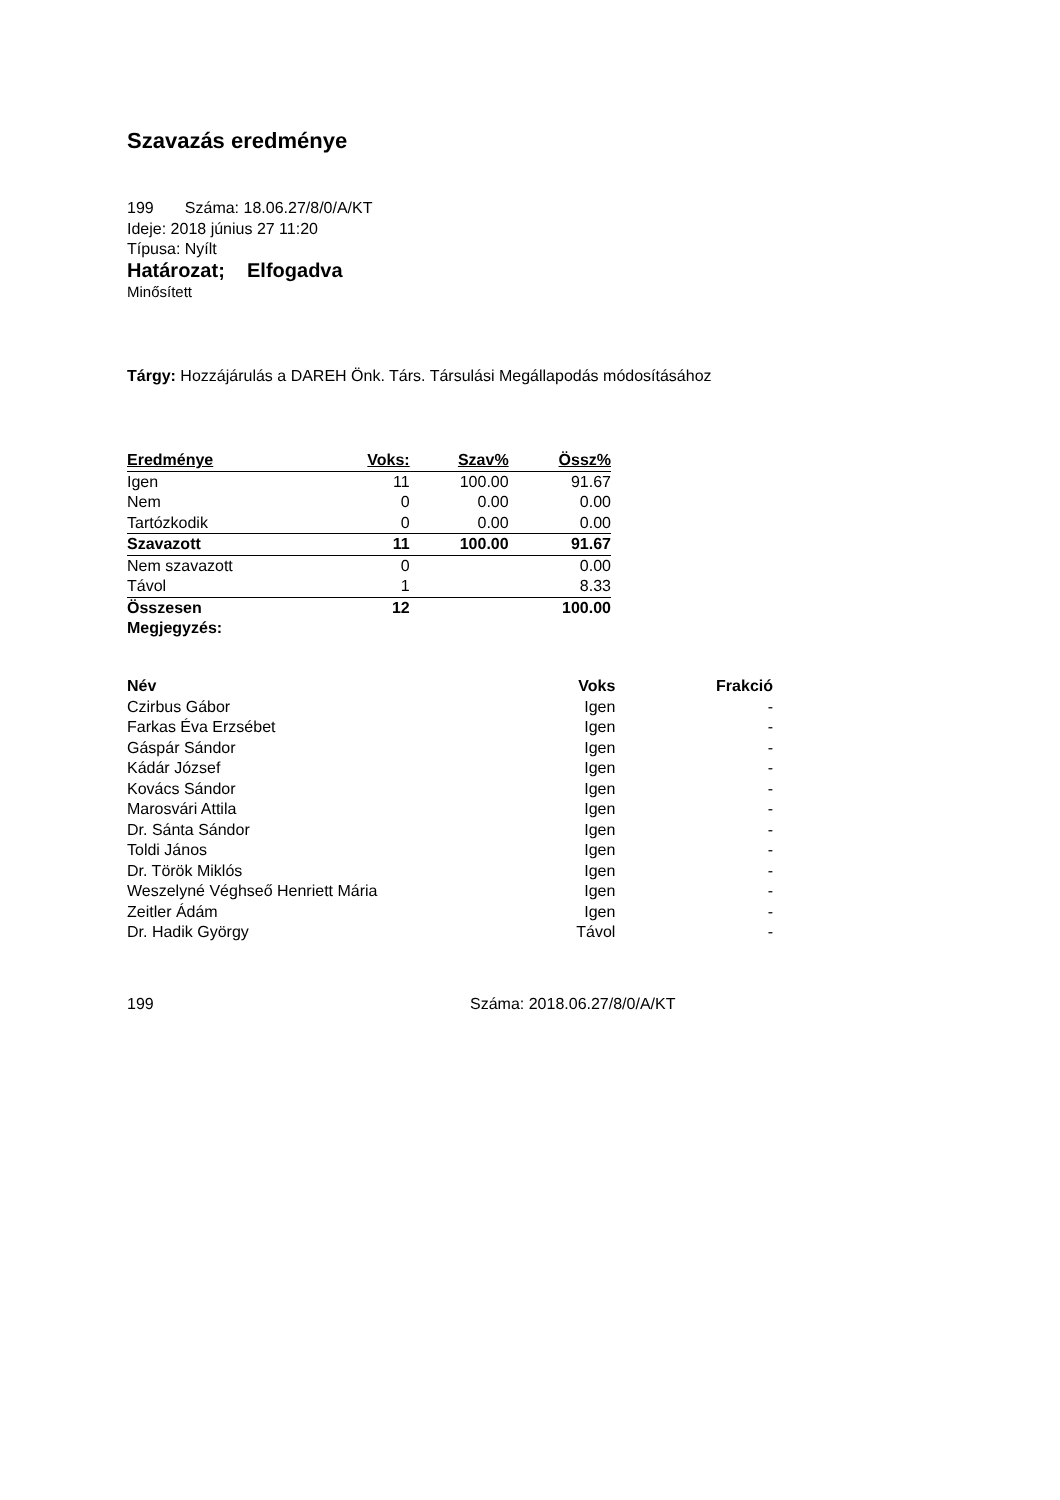Szavazás eredménye
199 Száma: 18.06.27/8/0/A/KT
Ideje: 2018 június 27 11:20
Típusa: Nyílt
Határozat; Elfogadva
Minősített
Tárgy: Hozzájárulás a DAREH Önk. Társ. Társulási Megállapodás módosításához
| Eredménye | Voks: | Szav% | Össz% |
| Igen | 11 | 100.00 | 91.67 |
| Nem | 0 | 0.00 | 0.00 |
| Tartózkodik | 0 | 0.00 | 0.00 |
| Szavazott | 11 | 100.00 | 91.67 |
| Nem szavazott | 0 | | 0.00 |
| Távol | 1 | | 8.33 |
| Összesen | 12 | | 100.00 |
| Megjegyzés: | | | |
| Név | Voks | Frakció |
| Czirbus Gábor | Igen | - |
| Farkas Éva Erzsébet | Igen | - |
| Gáspár Sándor | Igen | - |
| Kádár József | Igen | - |
| Kovács Sándor | Igen | - |
| Marosvári Attila | Igen | - |
| Dr. Sánta Sándor | Igen | - |
| Toldi János | Igen | - |
| Dr. Török Miklós | Igen | - |
| Weszelyné Véghseő Henriett Mária | Igen | - |
| Zeitler Ádám | Igen | - |
| Dr. Hadik György | Távol | - |
199 Száma: 2018.06.27/8/0/A/KT